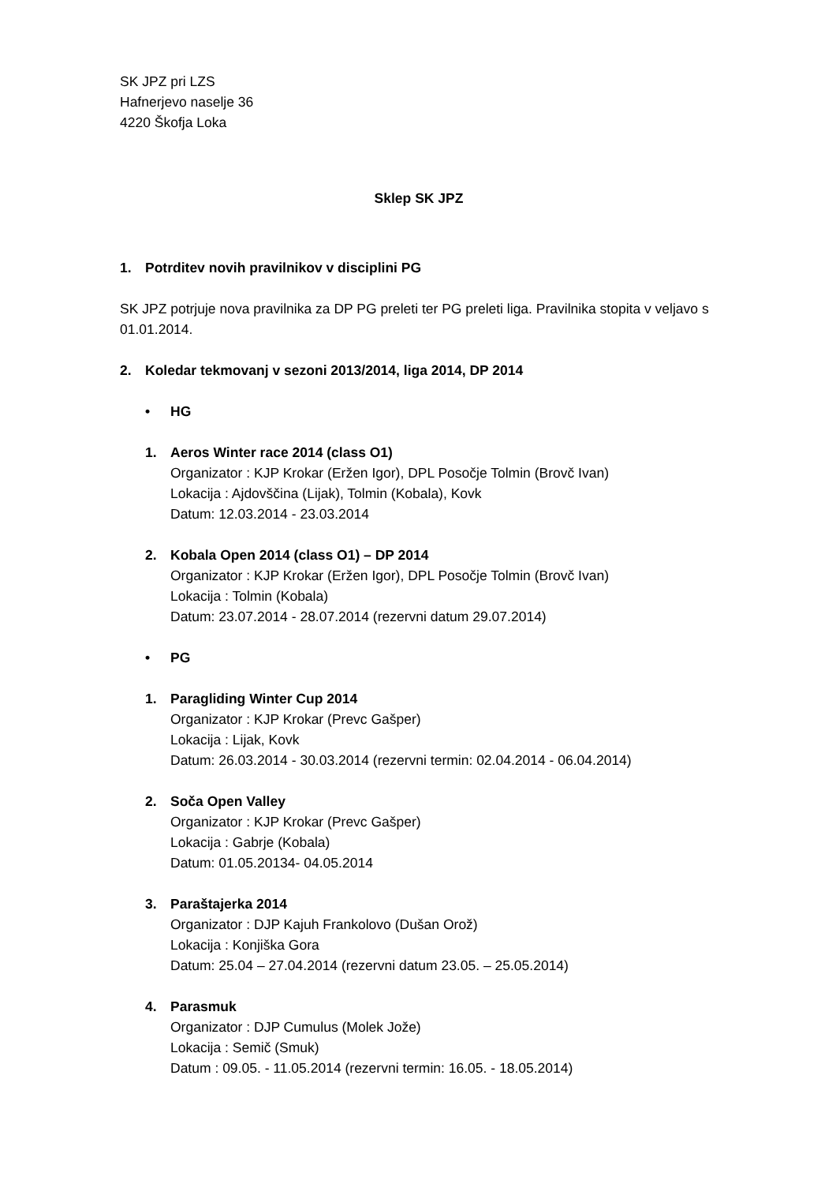SK JPZ pri LZS
Hafnerjevo naselje 36
4220 Škofja Loka
Sklep SK JPZ
1. Potrditev novih pravilnikov v disciplini PG
SK JPZ potrjuje nova pravilnika za DP PG preleti ter PG preleti liga. Pravilnika stopita v veljavo s 01.01.2014.
2. Koledar tekmovanj v sezoni 2013/2014, liga 2014, DP 2014
• HG
1. Aeros Winter race 2014 (class O1)
Organizator : KJP Krokar (Eržen Igor), DPL Posočje Tolmin (Brovč Ivan)
Lokacija : Ajdovščina (Lijak), Tolmin (Kobala), Kovk
Datum: 12.03.2014 - 23.03.2014
2. Kobala Open 2014 (class O1) – DP 2014
Organizator : KJP Krokar (Eržen Igor), DPL Posočje Tolmin (Brovč Ivan)
Lokacija : Tolmin (Kobala)
Datum: 23.07.2014 - 28.07.2014 (rezervni datum 29.07.2014)
• PG
1. Paragliding Winter Cup 2014
Organizator : KJP Krokar (Prevc Gašper)
Lokacija : Lijak, Kovk
Datum: 26.03.2014 - 30.03.2014 (rezervni termin: 02.04.2014 - 06.04.2014)
2. Soča Open Valley
Organizator : KJP Krokar (Prevc Gašper)
Lokacija : Gabrje (Kobala)
Datum: 01.05.20134- 04.05.2014
3. Paraštajerka 2014
Organizator : DJP Kajuh Frankolovo (Dušan Orož)
Lokacija : Konjiška Gora
Datum: 25.04 – 27.04.2014 (rezervni datum 23.05. – 25.05.2014)
4. Parasmuk
Organizator : DJP Cumulus (Molek Jože)
Lokacija : Semič (Smuk)
Datum : 09.05. - 11.05.2014 (rezervni termin: 16.05. - 18.05.2014)